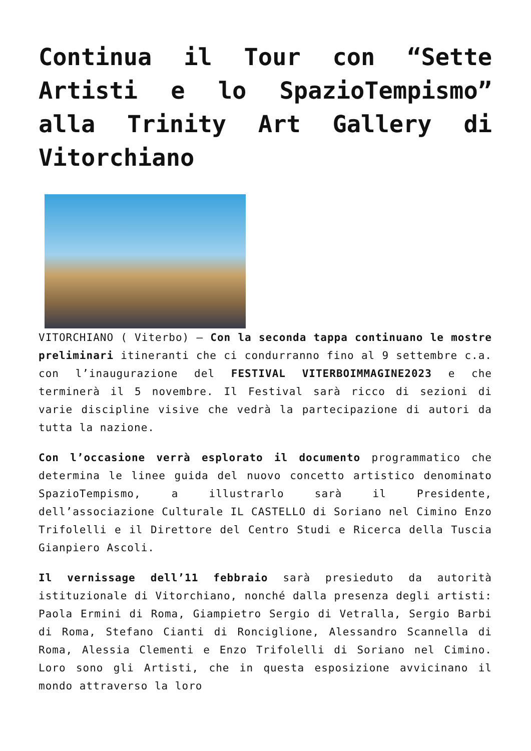Continua il Tour con “Sette Artisti e lo SpazioTempismo” alla Trinity Art Gallery di Vitorchiano
VITORCHIANO ( Viterbo) – Con la seconda tappa continuano le mostre preliminari itineranti che ci condurranno fino al 9 settembre c.a. con l’inaugurazione del FESTIVAL VITERBOIMMAGINE2023 e che terminerà il 5 novembre. Il Festival sarà ricco di sezioni di varie discipline visive che vedrà la partecipazione di autori da tutta la nazione.
Con l’occasione verrà esplorato il documento programmatico che determina le linee guida del nuovo concetto artistico denominato SpazioTempismo, a illustrarlo sarà il Presidente, dell’associazione Culturale IL CASTELLO di Soriano nel Cimino Enzo Trifolelli e il Direttore del Centro Studi e Ricerca della Tuscia Gianpiero Ascoli.
Il vernissage dell’11 febbraio sarà presieduto da autorità istituzionale di Vitorchiano, nonché dalla presenza degli artisti: Paola Ermini di Roma, Giampietro Sergio di Vetralla, Sergio Barbi di Roma, Stefano Cianti di Ronciglione, Alessandro Scannella di Roma, Alessia Clementi e Enzo Trifolelli di Soriano nel Cimino. Loro sono gli Artisti, che in questa esposizione avvicinano il mondo attraverso la loro